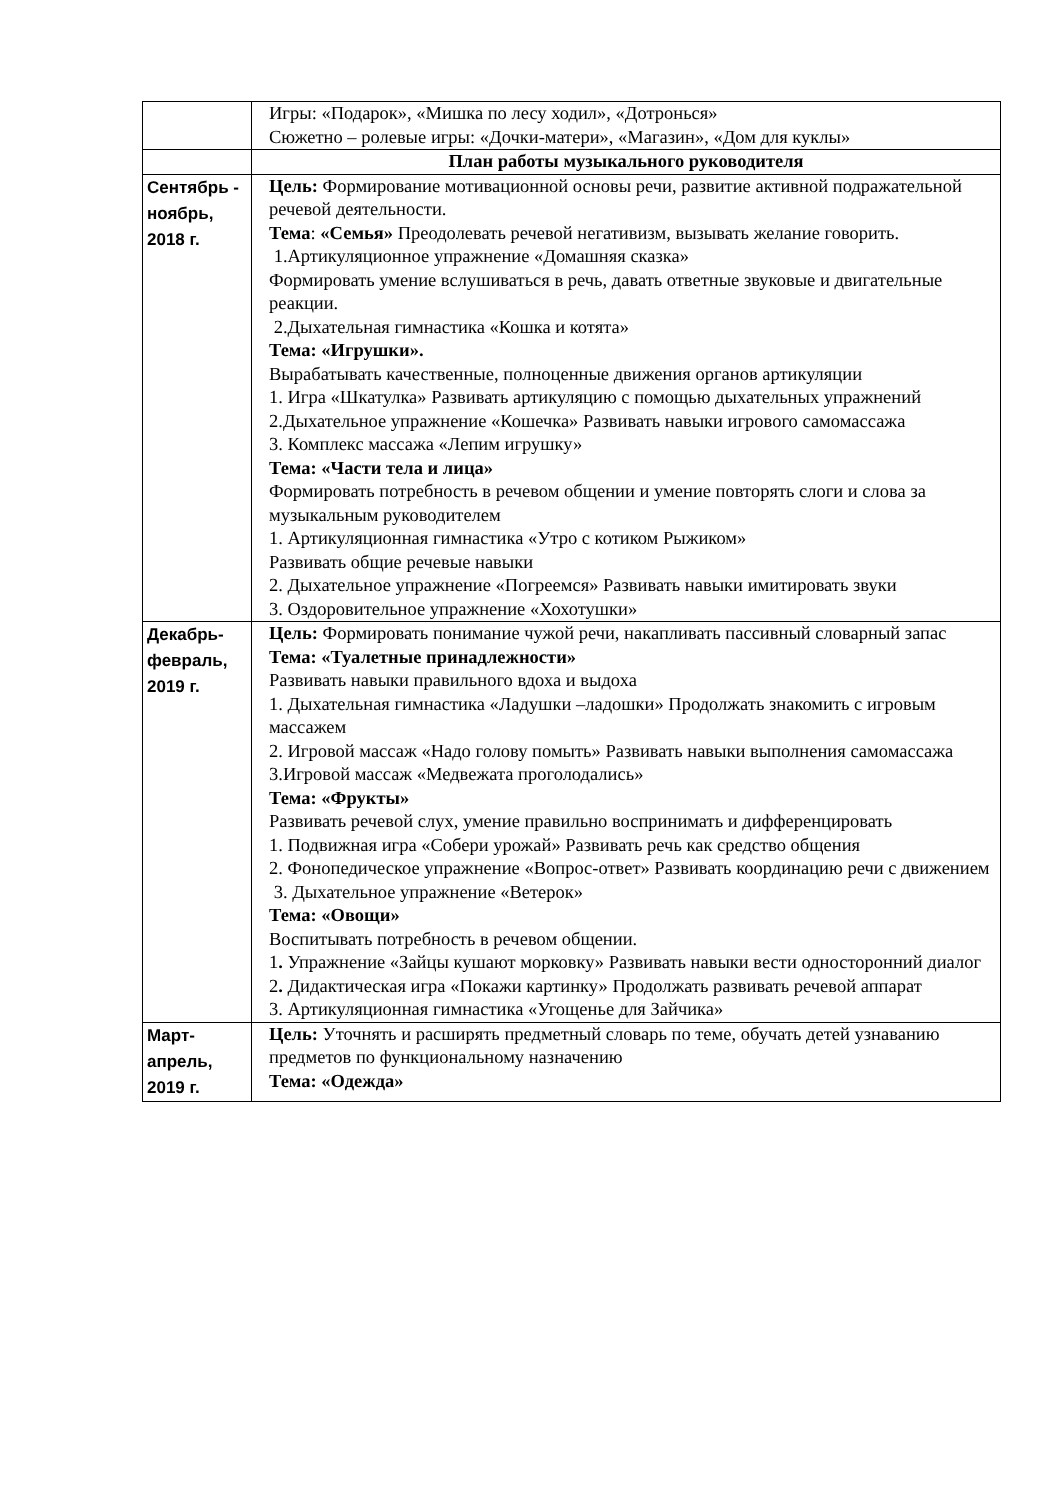| | Игры: «Подарок», «Мишка по лесу ходил», «Дотронься» Сюжетно – ролевые игры: «Дочки-матери», «Магазин», «Дом для куклы» |
| | План работы музыкального руководителя |
| Сентябрь - ноябрь, 2018 г. | Цель: Формирование мотивационной основы речи, развитие активной подражательной речевой деятельности. Тема : «Семья» Преодолевать речевой негативизм, вызывать желание говорить. 1.Артикуляционное упражнение «Домашняя сказка» Формировать умение вслушиваться в речь, давать ответные звуковые и двигательные реакции. 2.Дыхательная гимнастика «Кошка и котята» Тема: «Игрушки». Вырабатывать качественные, полноценные движения органов артикуляции 1. Игра «Шкатулка» Развивать артикуляцию с помощью дыхательных упражнений 2.Дыхательное упражнение «Кошечка» Развивать навыки игрового самомассажа 3. Комплекс массажа «Лепим игрушку» Тема: «Части тела и лица» Формировать потребность в речевом общении и умение повторять слоги и слова за музыкальным руководителем 1. Артикуляционная гимнастика «Утро с котиком Рыжиком» Развивать общие речевые навыки 2. Дыхательное упражнение «Погреемся» Развивать навыки имитировать звуки 3. Оздоровительное упражнение «Хохотушки» |
| Декабрь-февраль, 2019 г. | Цель: Формировать понимание чужой речи, накапливать пассивный словарный запас Тема: «Туалетные принадлежности» Развивать навыки правильного вдоха и выдоха 1. Дыхательная гимнастика «Ладушки –ладошки» Продолжать знакомить с игровым массажем 2. Игровой массаж «Надо голову помыть» Развивать навыки выполнения самомассажа 3.Игровой массаж «Медвежата проголодались» Тема: «Фрукты» Развивать речевой слух, умение правильно воспринимать и дифференцировать 1. Подвижная игра «Собери урожай» Развивать речь как средство общения 2. Фонопедическое упражнение «Вопрос-ответ» Развивать координацию речи с движением 3. Дыхательное упражнение «Ветерок» Тема: «Овощи» Воспитывать потребность в речевом общении. 1 . Упражнение «Зайцы кушают морковку» Развивать навыки вести односторонний диалог 2 . Дидактическая игра «Покажи картинку» Продолжать развивать речевой аппарат 3. Артикуляционная гимнастика «Угощенье для Зайчика» |
| Март-апрель, 2019 г. | Цель: Уточнять и расширять предметный словарь по теме, обучать детей узнаванию предметов по функциональному назначению Тема: «Одежда» |